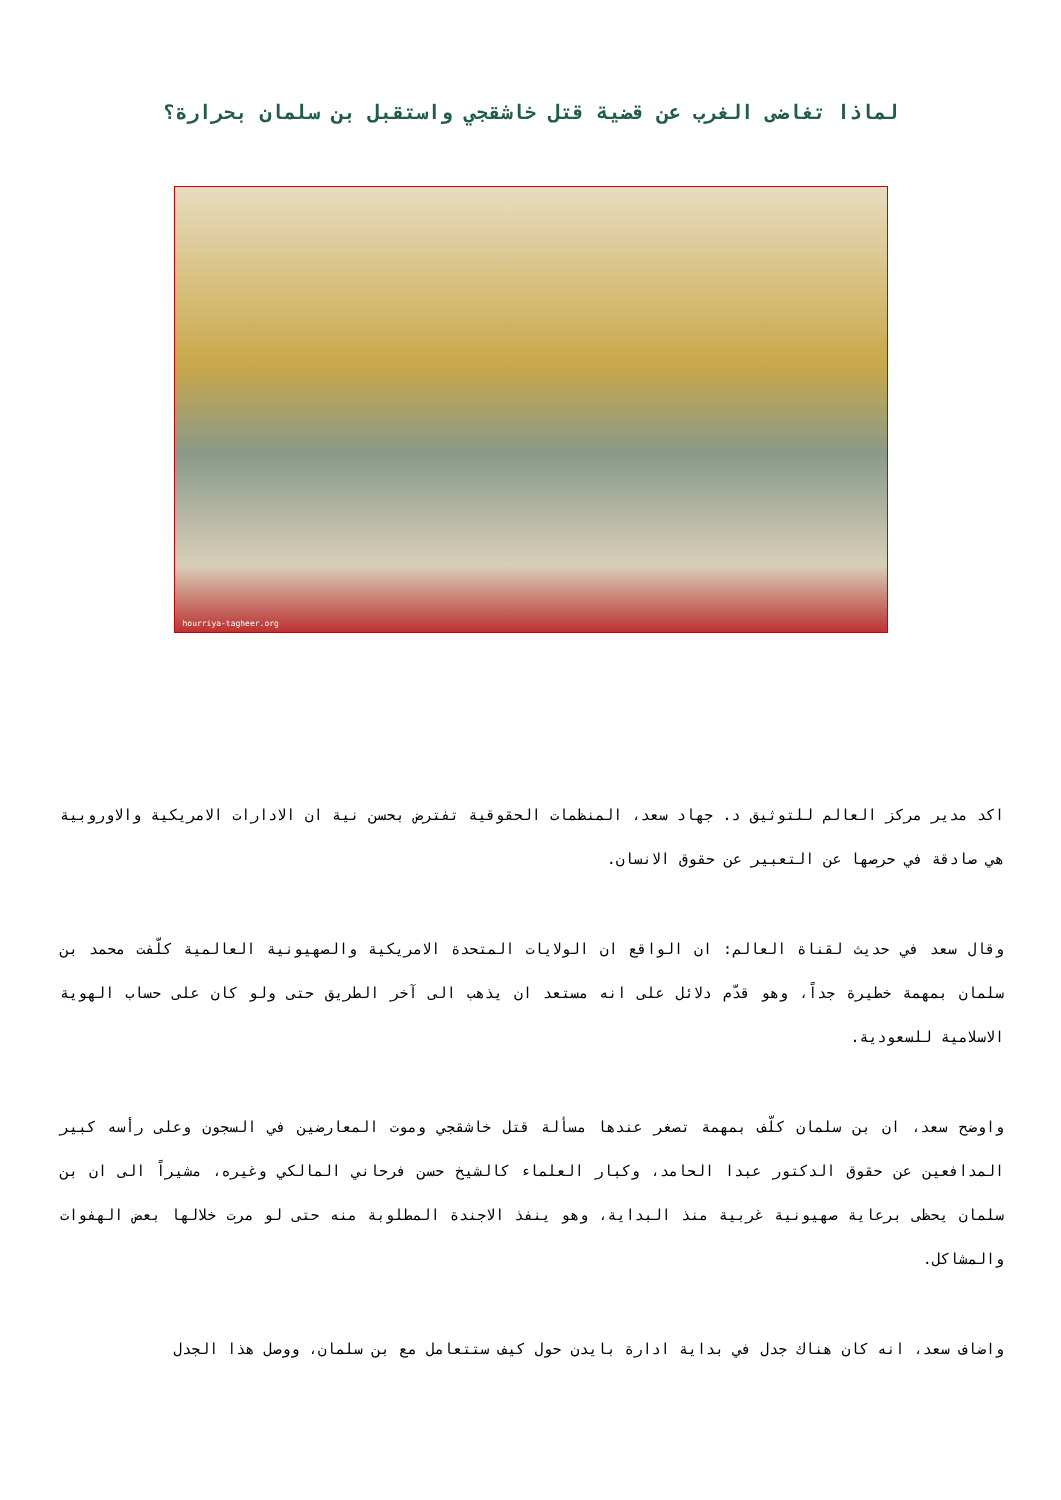لماذا تغاضى الغرب عن قضية قتل خاشقجي واستقبل بن سلمان بحرارة؟
hourriya-tagheer.org
اكد مدير مركز العالم للتوثيق د. جهاد سعد، المنظمات الحقوقية تفترض بحسن نية ان الادارات الامريكية والاوروبية هي صادقة في حرصها عن التعبير عن حقوق الانسان.
وقال سعد في حديث لقناة العالم: ان الواقع ان الولايات المتحدة الامريكية والصهيونية العالمية كلّفت محمد بن سلمان بمهمة خطيرة جداً، وهو قدّم دلائل على انه مستعد ان يذهب الى آخر الطريق حتى ولو كان على حساب الهوية الاسلامية للسعودية.
واوضح سعد، ان بن سلمان كلّف بمهمة تصغر عندها مسألة قتل خاشقجي وموت المعارضين في السجون وعلى رأسه كبير المدافعين عن حقوق الدكتور عبدا الحامد، وكبار العلماء كالشيخ حسن فرحاني المالكي وغيره، مشيراً الى ان بن سلمان يحظى برعاية صهيونية غربية منذ البداية، وهو ينفذ الاجندة المطلوبة منه حتى لو مرت خلالها بعض الهفوات والمشاكل.
واضاف سعد، انه كان هناك جدل في بداية ادارة بايدن حول كيف ستتعامل مع بن سلمان، ووصل هذا الجدل